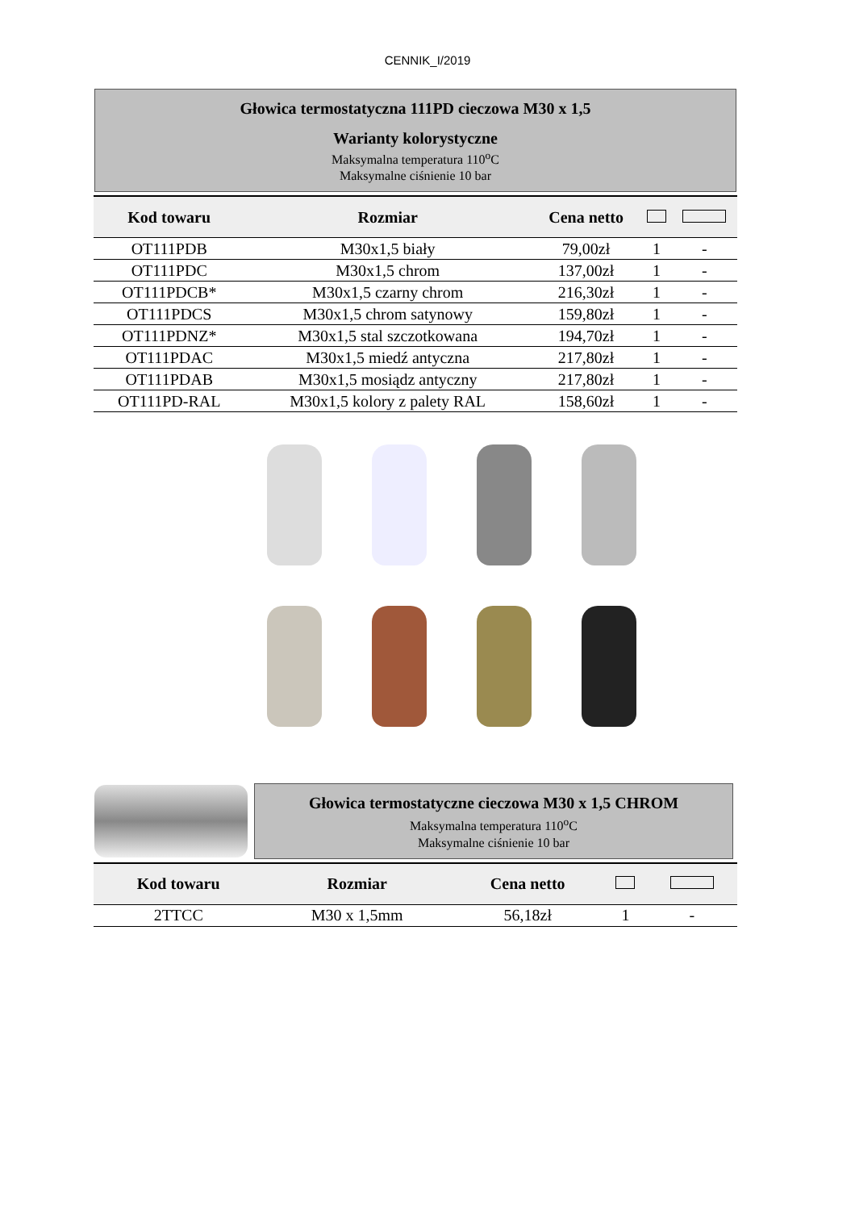CENNIK_I/2019
Głowica termostatyczna 111PD cieczowa M30 x 1,5
Warianty kolorystyczne
Maksymalna temperatura 110<sup>o</sup>C
Maksymalne ciśnienie 10 bar
| Kod towaru | Rozmiar | Cena netto | | |
| --- | --- | --- | --- | --- |
| OT111PDB | M30x1,5 biały | 79,00zł | 1 | - |
| OT111PDC | M30x1,5 chrom | 137,00zł | 1 | - |
| OT111PDCB* | M30x1,5 czarny chrom | 216,30zł | 1 | - |
| OT111PDCS | M30x1,5 chrom satynowy | 159,80zł | 1 | - |
| OT111PDNZ* | M30x1,5 stal szczotkowana | 194,70zł | 1 | - |
| OT111PDAC | M30x1,5 miedź antyczna | 217,80zł | 1 | - |
| OT111PDAB | M30x1,5 mosiądz antyczny | 217,80zł | 1 | - |
| OT111PD-RAL | M30x1,5 kolory z palety RAL | 158,60zł | 1 | - |
Głowica termostatyczne cieczowa M30 x 1,5 CHROM
Maksymalna temperatura 110<sup>o</sup>C
Maksymalne ciśnienie 10 bar
| Kod towaru | Rozmiar | Cena netto | | |
| --- | --- | --- | --- | --- |
| 2TTCC | M30 x 1,5mm | 56,18zł | 1 | - |